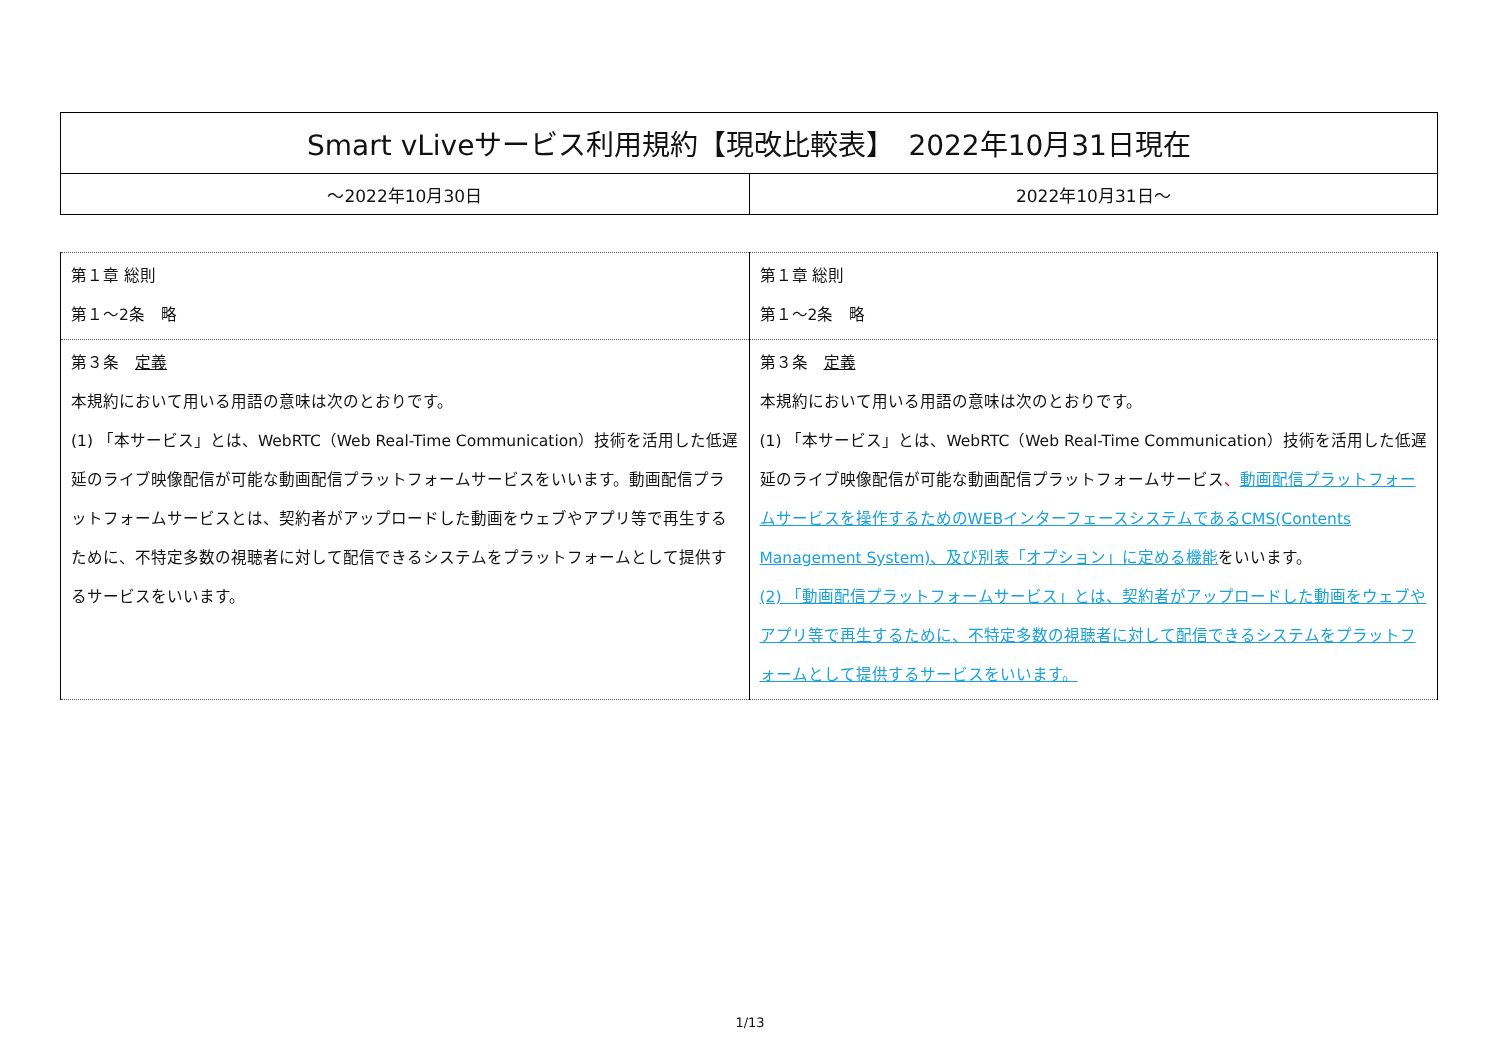| Smart vLiveサービス利用規約【現改比較表】 2022年10月31日現在 | |
| ～2022年10月30日 | 2022年10月31日～ |
| 第１章 総則 第１～2条 略 | 第１章 総則 第１～2条 略 |
| 第３条 定義 本規約において用いる用語の意味は次のとおりです。 (1) 「本サービス」とは、WebRTC（Web Real-Time Communication）技術を活用した低遅延のライブ映像配信が可能な動画配信プラットフォームサービスをいいます。動画配信プラットフォームサービスとは、契約者がアップロードした動画をウェブやアプリ等で再生するために、不特定多数の視聴者に対して配信できるシステムをプラットフォームとして提供するサービスをいいます。 | 第３条 定義 本規約において用いる用語の意味は次のとおりです。 (1) 「本サービス」とは、WebRTC（Web Real-Time Communication）技術を活用した低遅延のライブ映像配信が可能な動画配信プラットフォームサービス 、 動画配信プラットフォームサービスを操作するためのWEBインターフェースシステムであるCMS(Contents Management System)、及び別表「オプション」に定める機能 をいいます。 (2) 「動画配信プラットフォームサービス」とは、契約者がアップロードした動画をウェブやアプリ等で再生するために、不特定多数の視聴者に対して配信できるシステムをプラットフォームとして提供するサービスをいいます。 |
1/13